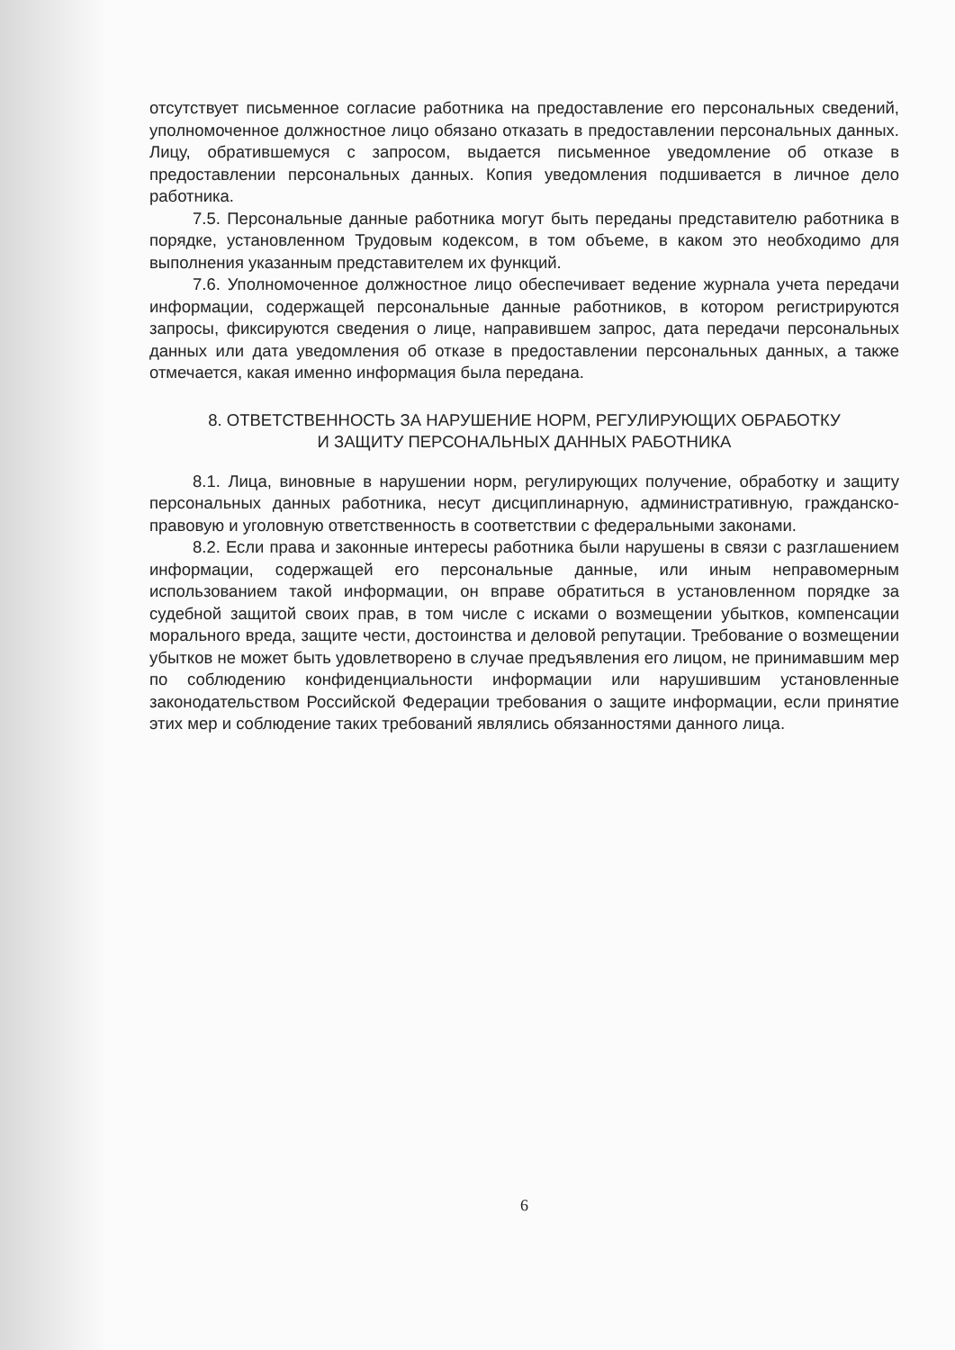отсутствует письменное согласие работника на предоставление его персональных сведений, уполномоченное должностное лицо обязано отказать в предоставлении персональных данных. Лицу, обратившемуся с запросом, выдается письменное уведомление об отказе в предоставлении персональных данных. Копия уведомления подшивается в личное дело работника.
7.5. Персональные данные работника могут быть переданы представителю работника в порядке, установленном Трудовым кодексом, в том объеме, в каком это необходимо для выполнения указанным представителем их функций.
7.6. Уполномоченное должностное лицо обеспечивает ведение журнала учета передачи информации, содержащей персональные данные работников, в котором регистрируются запросы, фиксируются сведения о лице, направившем запрос, дата передачи персональных данных или дата уведомления об отказе в предоставлении персональных данных, а также отмечается, какая именно информация была передана.
8. ОТВЕТСТВЕННОСТЬ ЗА НАРУШЕНИЕ НОРМ, РЕГУЛИРУЮЩИХ ОБРАБОТКУ
И ЗАЩИТУ ПЕРСОНАЛЬНЫХ ДАННЫХ РАБОТНИКА
8.1. Лица, виновные в нарушении норм, регулирующих получение, обработку и защиту персональных данных работника, несут дисциплинарную, административную, гражданско-правовую и уголовную ответственность в соответствии с федеральными законами.
8.2. Если права и законные интересы работника были нарушены в связи с разглашением информации, содержащей его персональные данные, или иным неправомерным использованием такой информации, он вправе обратиться в установленном порядке за судебной защитой своих прав, в том числе с исками о возмещении убытков, компенсации морального вреда, защите чести, достоинства и деловой репутации. Требование о возмещении убытков не может быть удовлетворено в случае предъявления его лицом, не принимавшим мер по соблюдению конфиденциальности информации или нарушившим установленные законодательством Российской Федерации требования о защите информации, если принятие этих мер и соблюдение таких требований являлись обязанностями данного лица.
6